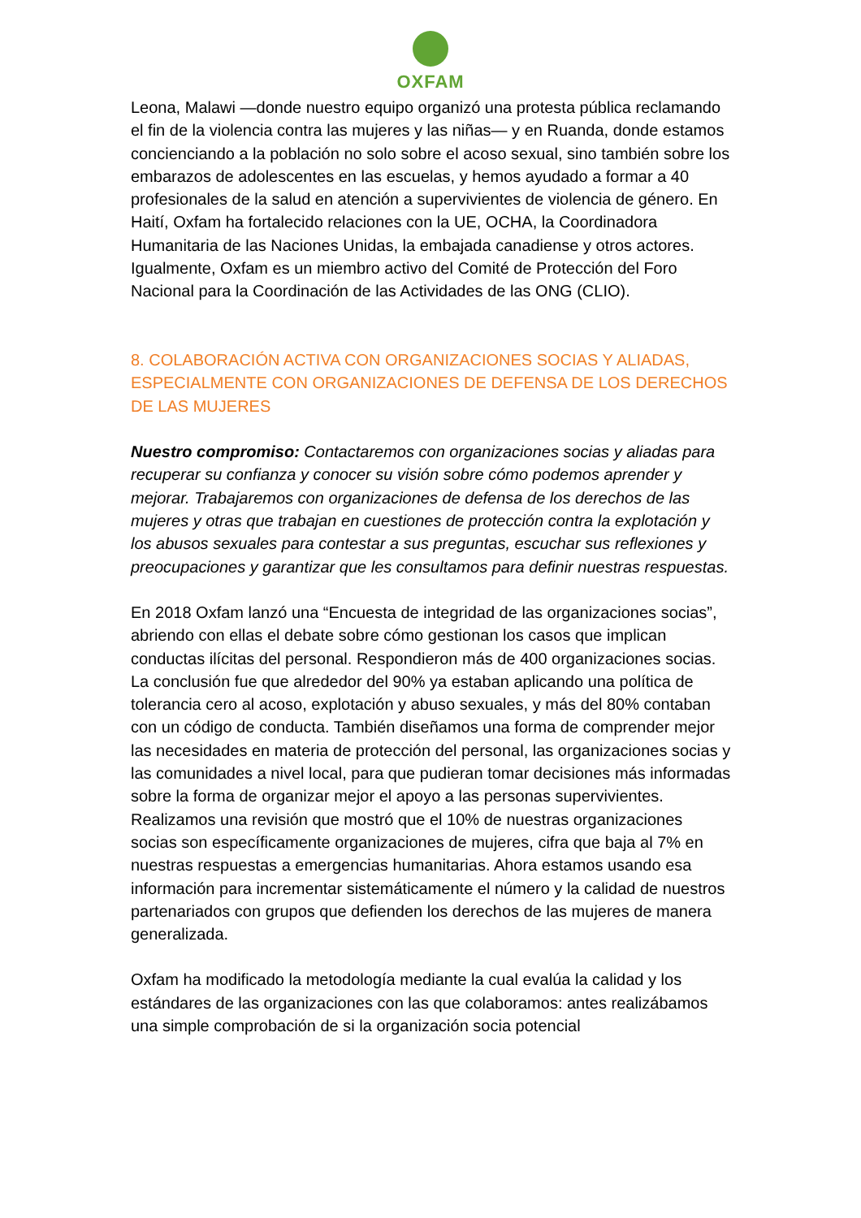OXFAM
Leona, Malawi —donde nuestro equipo organizó una protesta pública reclamando el fin de la violencia contra las mujeres y las niñas— y en Ruanda, donde estamos concienciando a la población no solo sobre el acoso sexual, sino también sobre los embarazos de adolescentes en las escuelas, y hemos ayudado a formar a 40 profesionales de la salud en atención a supervivientes de violencia de género. En Haití, Oxfam ha fortalecido relaciones con la UE, OCHA, la Coordinadora Humanitaria de las Naciones Unidas, la embajada canadiense y otros actores. Igualmente, Oxfam es un miembro activo del Comité de Protección del Foro Nacional para la Coordinación de las Actividades de las ONG (CLIO).
8. COLABORACIÓN ACTIVA CON ORGANIZACIONES SOCIAS Y ALIADAS, ESPECIALMENTE CON ORGANIZACIONES DE DEFENSA DE LOS DERECHOS DE LAS MUJERES
Nuestro compromiso: Contactaremos con organizaciones socias y aliadas para recuperar su confianza y conocer su visión sobre cómo podemos aprender y mejorar. Trabajaremos con organizaciones de defensa de los derechos de las mujeres y otras que trabajan en cuestiones de protección contra la explotación y los abusos sexuales para contestar a sus preguntas, escuchar sus reflexiones y preocupaciones y garantizar que les consultamos para definir nuestras respuestas.
En 2018 Oxfam lanzó una “Encuesta de integridad de las organizaciones socias”, abriendo con ellas el debate sobre cómo gestionan los casos que implican conductas ilícitas del personal. Respondieron más de 400 organizaciones socias. La conclusión fue que alrededor del 90% ya estaban aplicando una política de tolerancia cero al acoso, explotación y abuso sexuales, y más del 80% contaban con un código de conducta. También diseñamos una forma de comprender mejor las necesidades en materia de protección del personal, las organizaciones socias y las comunidades a nivel local, para que pudieran tomar decisiones más informadas sobre la forma de organizar mejor el apoyo a las personas supervivientes. Realizamos una revisión que mostró que el 10% de nuestras organizaciones socias son específicamente organizaciones de mujeres, cifra que baja al 7% en nuestras respuestas a emergencias humanitarias. Ahora estamos usando esa información para incrementar sistemáticamente el número y la calidad de nuestros partenariados con grupos que defienden los derechos de las mujeres de manera generalizada.
Oxfam ha modificado la metodología mediante la cual evalúa la calidad y los estándares de las organizaciones con las que colaboramos: antes realizábamos una simple comprobación de si la organización socia potencial